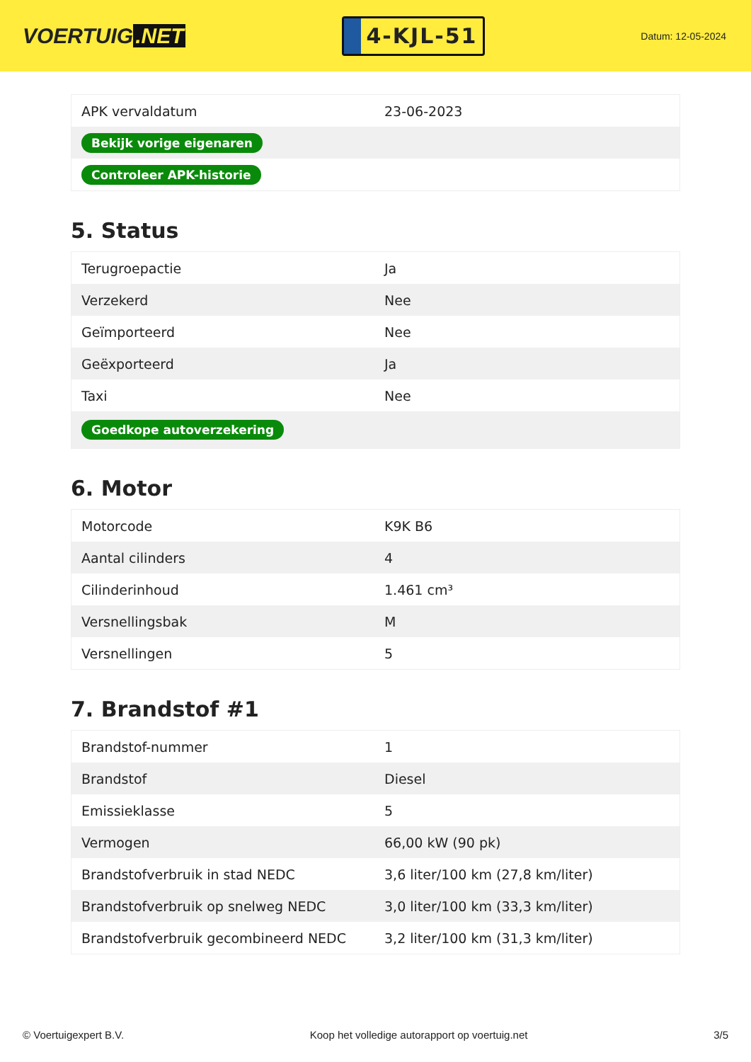VOERTUIG.NET
4-KJL-51
Datum: 12-05-2024
| APK vervaldatum | 23-06-2023 |
| Bekijk vorige eigenaren | |
| Controleer APK-historie | |
5. Status
| Terugroepactie | Ja |
| Verzekerd | Nee |
| Geïmporteerd | Nee |
| Geëxporteerd | Ja |
| Taxi | Nee |
| Goedkope autoverzekering | |
6. Motor
| Motorcode | K9K B6 |
| Aantal cilinders | 4 |
| Cilinderinhoud | 1.461 cm³ |
| Versnellingsbak | M |
| Versnellingen | 5 |
7. Brandstof #1
| Brandstof-nummer | 1 |
| Brandstof | Diesel |
| Emissieklasse | 5 |
| Vermogen | 66,00 kW (90 pk) |
| Brandstofverbruik in stad NEDC | 3,6 liter/100 km (27,8 km/liter) |
| Brandstofverbruik op snelweg NEDC | 3,0 liter/100 km (33,3 km/liter) |
| Brandstofverbruik gecombineerd NEDC | 3,2 liter/100 km (31,3 km/liter) |
© Voertuigexpert B.V. Koop het volledige autorapport op voertuig.net 3/5